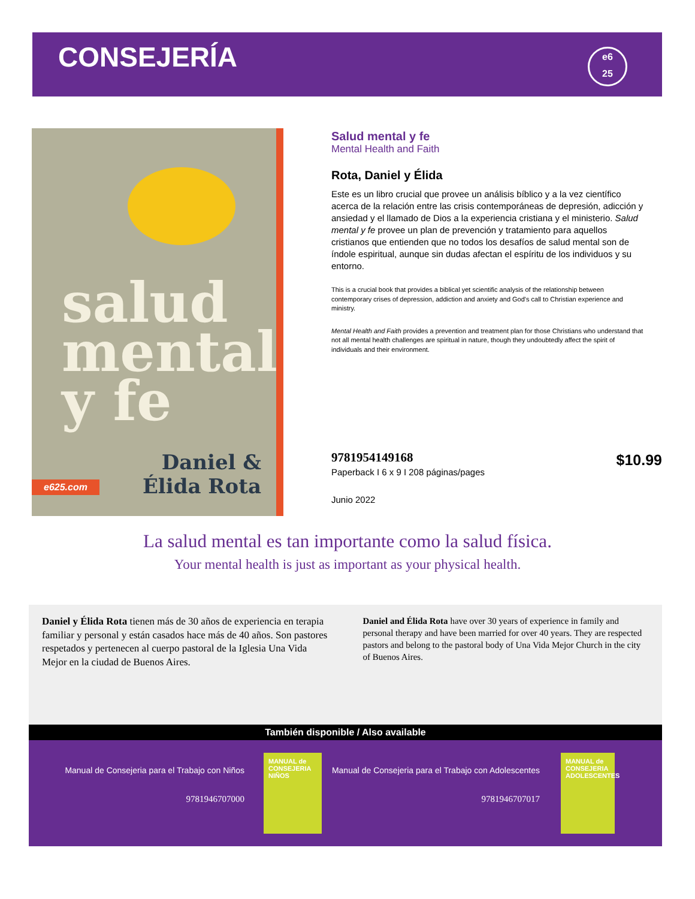CONSEJERÍA
e6
25
salud
mental
y fe
Daniel &
Élida Rota
e625.com
Salud mental y fe
Mental Health and Faith
Rota, Daniel y Élida
Este es un libro crucial que provee un análisis bíblico y a la vez científico acerca de la relación entre las crisis contemporáneas de depresión, adicción y ansiedad y el llamado de Dios a la experiencia cristiana y el ministerio. Salud mental y fe provee un plan de prevención y tratamiento para aquellos cristianos que entienden que no todos los desafíos de salud mental son de índole espiritual, aunque sin dudas afectan el espíritu de los individuos y su entorno.
This is a crucial book that provides a biblical yet scientific analysis of the relationship between contemporary crises of depression, addiction and anxiety and God's call to Christian experience and ministry.
Mental Health and Faith provides a prevention and treatment plan for those Christians who understand that not all mental health challenges are spiritual in nature, though they undoubtedly affect the spirit of individuals and their environment.
9781954149168
Paperback I 6 x 9 I 208 páginas/pages
Junio 2022
$10.99
La salud mental es tan importante como la salud física.
Your mental health is just as important as your physical health.
Daniel y Élida Rota tienen más de 30 años de experiencia en terapia familiar y personal y están casados hace más de 40 años. Son pastores respetados y pertenecen al cuerpo pastoral de la Iglesia Una Vida Mejor en la ciudad de Buenos Aires.
Daniel and Élida Rota have over 30 years of experience in family and personal therapy and have been married for over 40 years. They are respected pastors and belong to the pastoral body of Una Vida Mejor Church in the city of Buenos Aires.
También disponible / Also available
Manual de Consejeria para el Trabajo con Niños
9781946707000
MANUAL de CONSEJERIA
NIÑOS
Manual de Consejeria para el Trabajo con Adolescentes
9781946707017
MANUAL de CONSEJERIA
ADOLESCENTES